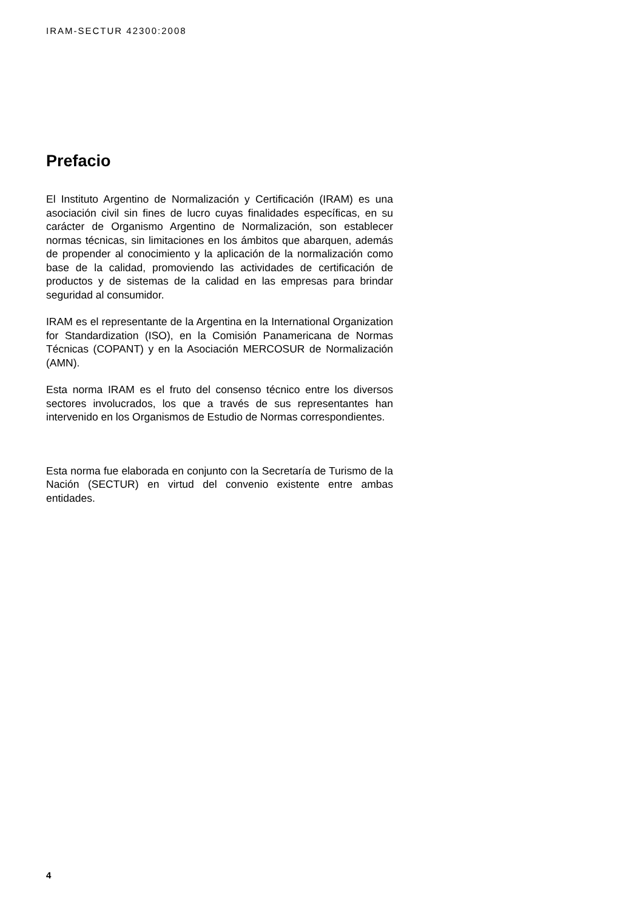IRAM-SECTUR 42300:2008
Prefacio
El Instituto Argentino de Normalización y Certificación (IRAM) es una asociación civil sin fines de lucro cuyas finalidades específicas, en su carácter de Organismo Argentino de Normalización, son establecer normas técnicas, sin limitaciones en los ámbitos que abarquen, además de propender al conocimiento y la aplicación de la normalización como base de la calidad, promoviendo las actividades de certificación de productos y de sistemas de la calidad en las empresas para brindar seguridad al consumidor.
IRAM es el representante de la Argentina en la International Organization for Standardization (ISO), en la Comisión Panamericana de Normas Técnicas (COPANT) y en la Asociación MERCOSUR de Normalización (AMN).
Esta norma IRAM es el fruto del consenso técnico entre los diversos sectores involucrados, los que a través de sus representantes han intervenido en los Organismos de Estudio de Normas correspondientes.
Esta norma fue elaborada en conjunto con la Secretaría de Turismo de la Nación (SECTUR) en virtud del convenio existente entre ambas entidades.
4